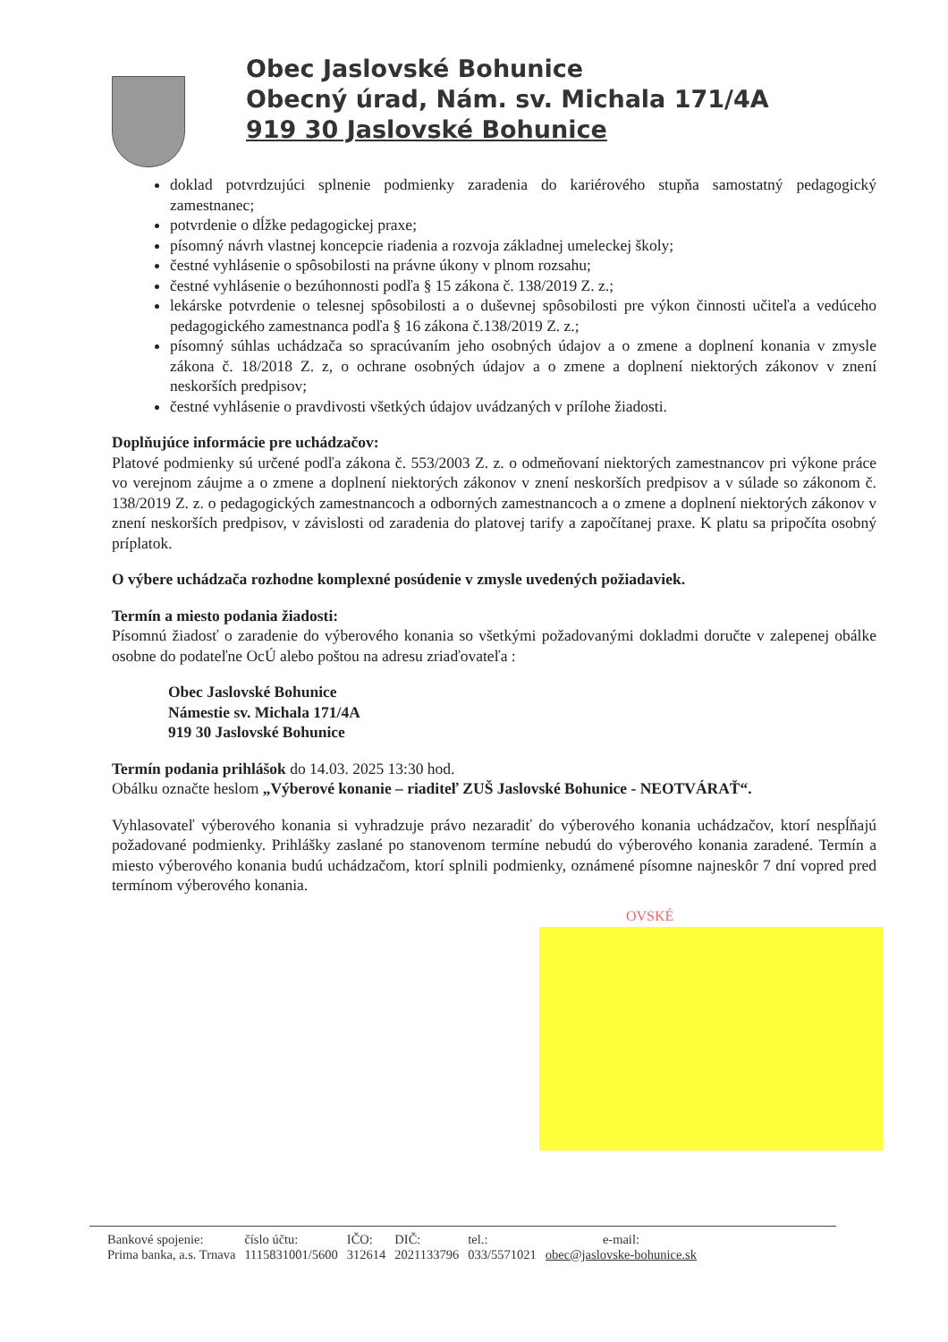Obec Jaslovské Bohunice
Obecný úrad, Nám. sv. Michala 171/4A
919 30 Jaslovské Bohunice
doklad potvrdzujúci splnenie podmienky zaradenia do kariérového stupňa samostatný pedagogický zamestnanec;
potvrdenie o dĺžke pedagogickej praxe;
písomný návrh vlastnej koncepcie riadenia a rozvoja základnej umeleckej školy;
čestné vyhlásenie o spôsobilosti na právne úkony v plnom rozsahu;
čestné vyhlásenie o bezúhonnosti podľa § 15 zákona č. 138/2019 Z. z.;
lekárske potvrdenie o telesnej spôsobilosti a o duševnej spôsobilosti pre výkon činnosti učiteľa a vedúceho pedagogického zamestnanca podľa § 16 zákona č.138/2019 Z. z.;
písomný súhlas uchádzača so spracúvaním jeho osobných údajov a o zmene a doplnení konania v zmysle zákona č. 18/2018 Z. z, o ochrane osobných údajov a o zmene a doplnení niektorých zákonov v znení neskorších predpisov;
čestné vyhlásenie o pravdivosti všetkých údajov uvádzaných v prílohe žiadosti.
Doplňujúce informácie pre uchádzačov:
Platové podmienky sú určené podľa zákona č. 553/2003 Z. z. o odmeňovaní niektorých zamestnancov pri výkone práce vo verejnom záujme a o zmene a doplnení niektorých zákonov v znení neskorších predpisov a v súlade so zákonom č. 138/2019 Z. z. o pedagogických zamestnancoch a odborných zamestnancoch a o zmene a doplnení niektorých zákonov v znení neskorších predpisov, v závislosti od zaradenia do platovej tarify a započítanej praxe. K platu sa pripočíta osobný príplatok.
O výbere uchádzača rozhodne komplexné posúdenie v zmysle uvedených požiadaviek.
Termín a miesto podania žiadosti:
Písomnú žiadosť o zaradenie do výberového konania so všetkými požadovanými dokladmi doručte v zalepenej obálke osobne do podateľne OcÚ alebo poštou na adresu zriaďovateľa :
Obec Jaslovské Bohunice
Námestie sv. Michala 171/4A
919 30 Jaslovské Bohunice
Termín podania prihlášok do 14.03. 2025 13:30 hod.
Obálku označte heslom „Výberové konanie – riaditeľ ZUŠ Jaslovské Bohunice - NEOTVÁRAŤ“.
Vyhlasovateľ výberového konania si vyhradzuje právo nezaradiť do výberového konania uchádzačov, ktorí nespĺňajú požadované podmienky. Prihlášky zaslané po stanovenom termíne nebudú do výberového konania zaradené. Termín a miesto výberového konania budú uchádzačom, ktorí splnili podmienky, oznámené písomne najneskôr 7 dní vopred pred termínom výberového konania.
OVSKÉ
| Bankové spojenie: | číslo účtu: | IČO: | DIČ: | tel.: | e-mail: |
| Prima banka, a.s. Trnava | 1115831001/5600 | 312614 | 2021133796 | 033/5571021 | obec@jaslovske-bohunice.sk |